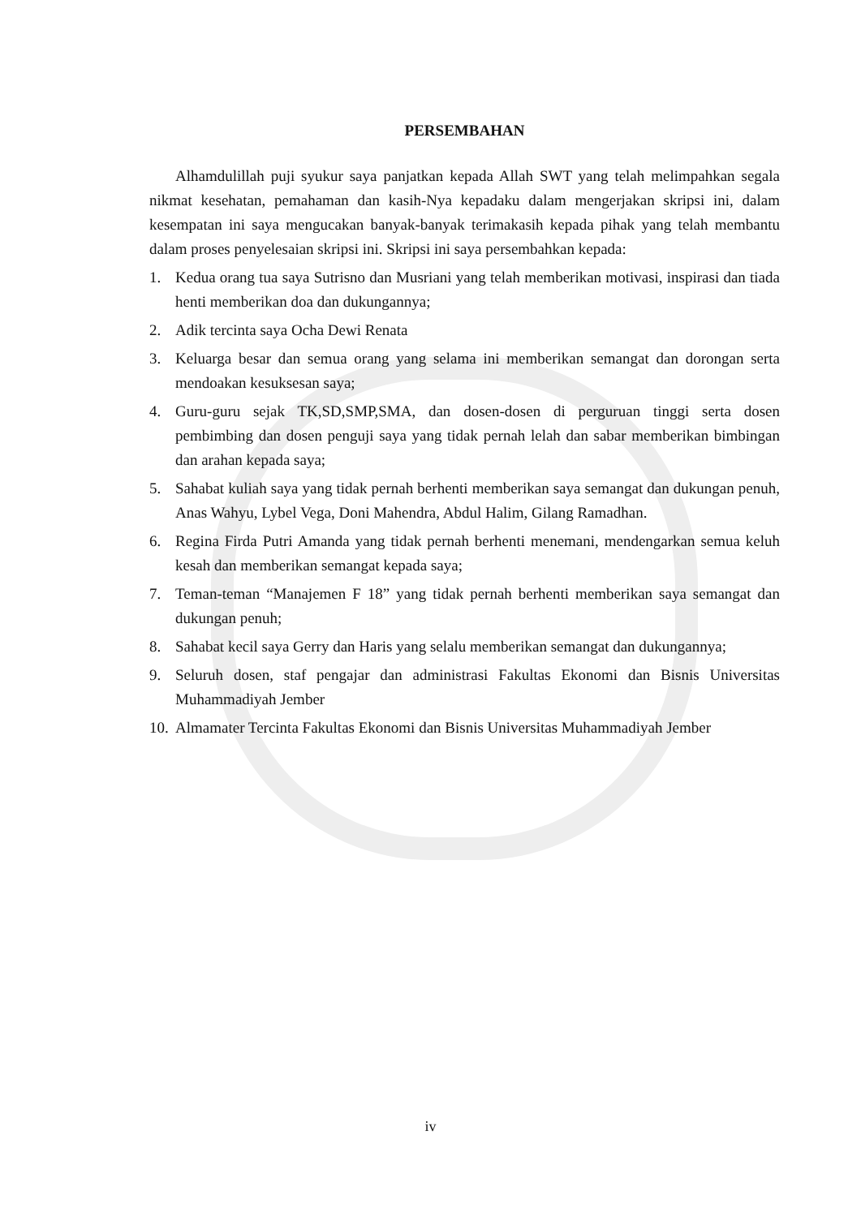PERSEMBAHAN
Alhamdulillah puji syukur saya panjatkan kepada Allah SWT yang telah melimpahkan segala nikmat kesehatan, pemahaman dan kasih-Nya kepadaku dalam mengerjakan skripsi ini, dalam kesempatan ini saya mengucakan banyak-banyak terimakasih kepada pihak yang telah membantu dalam proses penyelesaian skripsi ini. Skripsi ini saya persembahkan kepada:
1. Kedua orang tua saya Sutrisno dan Musriani yang telah memberikan motivasi, inspirasi dan tiada henti memberikan doa dan dukungannya;
2. Adik tercinta saya Ocha Dewi Renata
3. Keluarga besar dan semua orang yang selama ini memberikan semangat dan dorongan serta mendoakan kesuksesan saya;
4. Guru-guru sejak TK,SD,SMP,SMA, dan dosen-dosen di perguruan tinggi serta dosen pembimbing dan dosen penguji saya yang tidak pernah lelah dan sabar memberikan bimbingan dan arahan kepada saya;
5. Sahabat kuliah saya yang tidak pernah berhenti memberikan saya semangat dan dukungan penuh, Anas Wahyu, Lybel Vega, Doni Mahendra, Abdul Halim, Gilang Ramadhan.
6. Regina Firda Putri Amanda yang tidak pernah berhenti menemani, mendengarkan semua keluh kesah dan memberikan semangat kepada saya;
7. Teman-teman “Manajemen F 18” yang tidak pernah berhenti memberikan saya semangat dan dukungan penuh;
8. Sahabat kecil saya Gerry dan Haris yang selalu memberikan semangat dan dukungannya;
9. Seluruh dosen, staf pengajar dan administrasi Fakultas Ekonomi dan Bisnis Universitas Muhammadiyah Jember
10. Almamater Tercinta Fakultas Ekonomi dan Bisnis Universitas Muhammadiyah Jember
iv